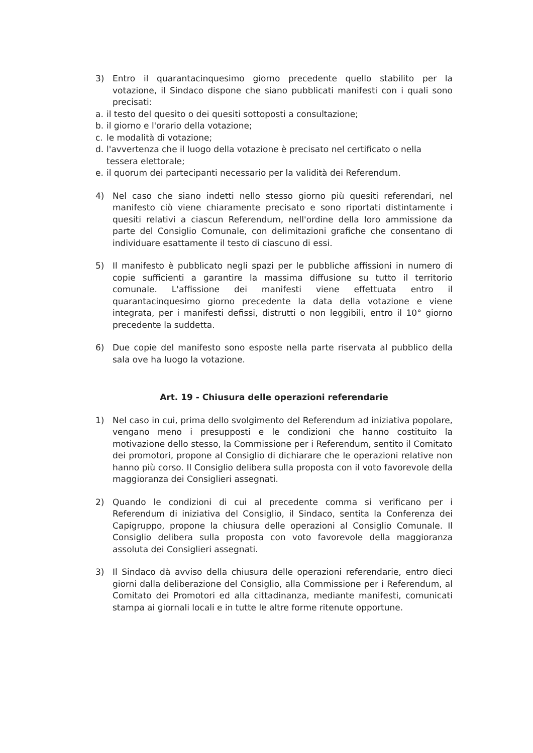3) Entro il quarantacinquesimo giorno precedente quello stabilito per la votazione, il Sindaco dispone che siano pubblicati manifesti con i quali sono precisati:
a. il testo del quesito o dei quesiti sottoposti a consultazione;
b. il giorno e l'orario della votazione;
c. le modalità di votazione;
d. l'avvertenza che il luogo della votazione è precisato nel certificato o nella tessera elettorale;
e. il quorum dei partecipanti necessario per la validità dei Referendum.
4) Nel caso che siano indetti nello stesso giorno più quesiti referendari, nel manifesto ciò viene chiaramente precisato e sono riportati distintamente i quesiti relativi a ciascun Referendum, nell'ordine della loro ammissione da parte del Consiglio Comunale, con delimitazioni grafiche che consentano di individuare esattamente il testo di ciascuno di essi.
5) Il manifesto è pubblicato negli spazi per le pubbliche affissioni in numero di copie sufficienti a garantire la massima diffusione su tutto il territorio comunale. L'affissione dei manifesti viene effettuata entro il quarantacinquesimo giorno precedente la data della votazione e viene integrata, per i manifesti defissi, distrutti o non leggibili, entro il 10° giorno precedente la suddetta.
6) Due copie del manifesto sono esposte nella parte riservata al pubblico della sala ove ha luogo la votazione.
Art. 19 - Chiusura delle operazioni referendarie
1) Nel caso in cui, prima dello svolgimento del Referendum ad iniziativa popolare, vengano meno i presupposti e le condizioni che hanno costituito la motivazione dello stesso, la Commissione per i Referendum, sentito il Comitato dei promotori, propone al Consiglio di dichiarare che le operazioni relative non hanno più corso. Il Consiglio delibera sulla proposta con il voto favorevole della maggioranza dei Consiglieri assegnati.
2) Quando le condizioni di cui al precedente comma si verificano per i Referendum di iniziativa del Consiglio, il Sindaco, sentita la Conferenza dei Capigruppo, propone la chiusura delle operazioni al Consiglio Comunale. Il Consiglio delibera sulla proposta con voto favorevole della maggioranza assoluta dei Consiglieri assegnati.
3) Il Sindaco dà avviso della chiusura delle operazioni referendarie, entro dieci giorni dalla deliberazione del Consiglio, alla Commissione per i Referendum, al Comitato dei Promotori ed alla cittadinanza, mediante manifesti, comunicati stampa ai giornali locali e in tutte le altre forme ritenute opportune.